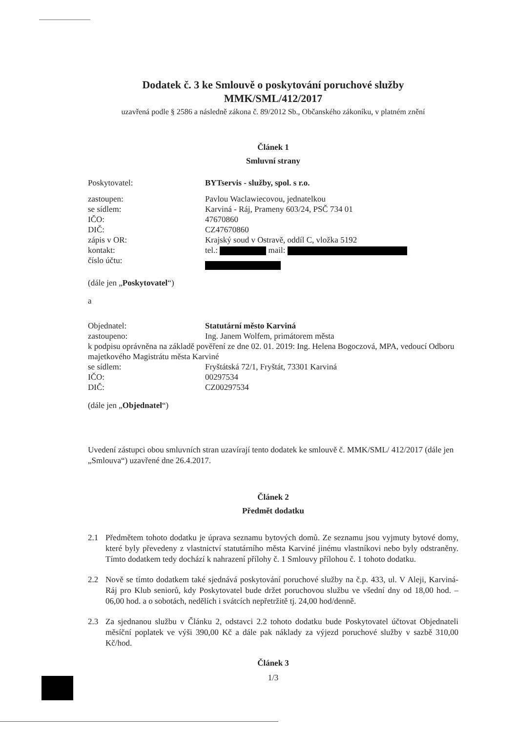Dodatek č. 3 ke Smlouvě o poskytování poruchové služby
MMK/SML/412/2017
uzavřená podle § 2586 a následně zákona č. 89/2012 Sb., Občanského zákoníku, v platném znění
Článek 1
Smluvní strany
Poskytovatel: BYTservis - služby, spol. s r.o.
zastoupen: Pavlou Waclawiecovou, jednatelkou
se sídlem: Karviná - Ráj, Prameny 603/24, PSČ 734 01
IČO: 47670860
DIČ: CZ47670860
zápis v OR: Krajský soud v Ostravě, oddíl C, vložka 5192
kontakt: tel.: mail:
číslo účtu:
(dále jen „Poskytovatel“)
a
Objednatel: Statutární město Karviná
zastoupeno: Ing. Janem Wolfem, primátorem města
k podpisu oprávněna na základě pověření ze dne 02. 01. 2019: Ing. Helena Bogoczová, MPA, vedoucí Odboru majetkového Magistrátu města Karviné
se sídlem: Fryštátská 72/1, Fryštát, 73301 Karviná
IČO: 00297534
DIČ: CZ00297534
(dále jen „Objednatel“)
Uvedení zástupci obou smluvních stran uzavírají tento dodatek ke smlouvě č. MMK/SML/ 412/2017 (dále jen „Smlouva“) uzavřené dne 26.4.2017.
Článek 2
Předmět dodatku
2.1 Předmětem tohoto dodatku je úprava seznamu bytových domů. Ze seznamu jsou vyjmuty bytové domy, které byly převedeny z vlastnictví statutárního města Karviné jinému vlastníkovi nebo byly odstraněny. Tímto dodatkem tedy dochází k nahrazení přílohy č. 1 Smlouvy přílohou č. 1 tohoto dodatku.
2.2 Nově se tímto dodatkem také sjednává poskytování poruchové služby na č.p. 433, ul. V Aleji, Karviná-Ráj pro Klub seniorů, kdy Poskytovatel bude držet poruchovou službu ve všední dny od 18,00 hod. – 06,00 hod. a o sobotách, nedělích i svátcích nepřetržitě tj. 24,00 hod/denně.
2.3 Za sjednanou službu v Článku 2, odstavci 2.2 tohoto dodatku bude Poskytovatel účtovat Objednateli měsíční poplatek ve výši 390,00 Kč a dále pak náklady za výjezd poruchové služby v sazbě 310,00 Kč/hod.
Článek 3
1/3